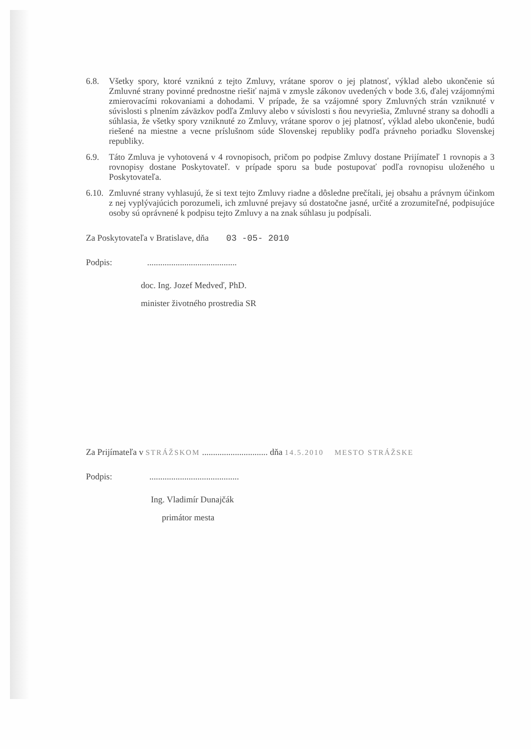6.8. Všetky spory, ktoré vzniknú z tejto Zmluvy, vrátane sporov o jej platnosť, výklad alebo ukončenie sú Zmluvné strany povinné prednostne riešiť najmä v zmysle zákonov uvedených v bode 3.6, ďalej vzájomnými zmierovacími rokovaniami a dohodami. V prípade, že sa vzájomné spory Zmluvných strán vzniknuté v súvislosti s plnením záväzkov podľa Zmluvy alebo v súvislosti s ňou nevyriešia, Zmluvné strany sa dohodli a súhlasia, že všetky spory vzniknuté zo Zmluvy, vrátane sporov o jej platnosť, výklad alebo ukončenie, budú riešené na miestne a vecne príslušnom súde Slovenskej republiky podľa právneho poriadku Slovenskej republiky.
6.9. Táto Zmluva je vyhotovená v 4 rovnopisoch, pričom po podpise Zmluvy dostane Prijímateľ 1 rovnopis a 3 rovnopisy dostane Poskytovateľ. v prípade sporu sa bude postupovať podľa rovnopisu uloženého u Poskytovateľa.
6.10.
Zmluvné strany vyhlasujú, že si text tejto Zmluvy riadne a dôsledne prečítali, jej obsahu a právnym účinkom z nej vyplývajúcich porozumeli, ich zmluvné prejavy sú dostatočne jasné, určité a zrozumiteľné, podpisujúce osoby sú oprávnené k podpisu tejto Zmluvy a na znak súhlasu ju podpísali.
Za Poskytovateľa v Bratislave, dňa 03 -05- 2010
Podpis: .........................................
doc. Ing. Jozef Medveď, PhD.
minister životného prostredia SR
Za Prijímateľa v STRÁŽSKOM .............................. dňa 14.5.2010 MESTO STRÁŽSKE
Podpis: .........................................
Ing. Vladimír Dunajčák
primátor mesta